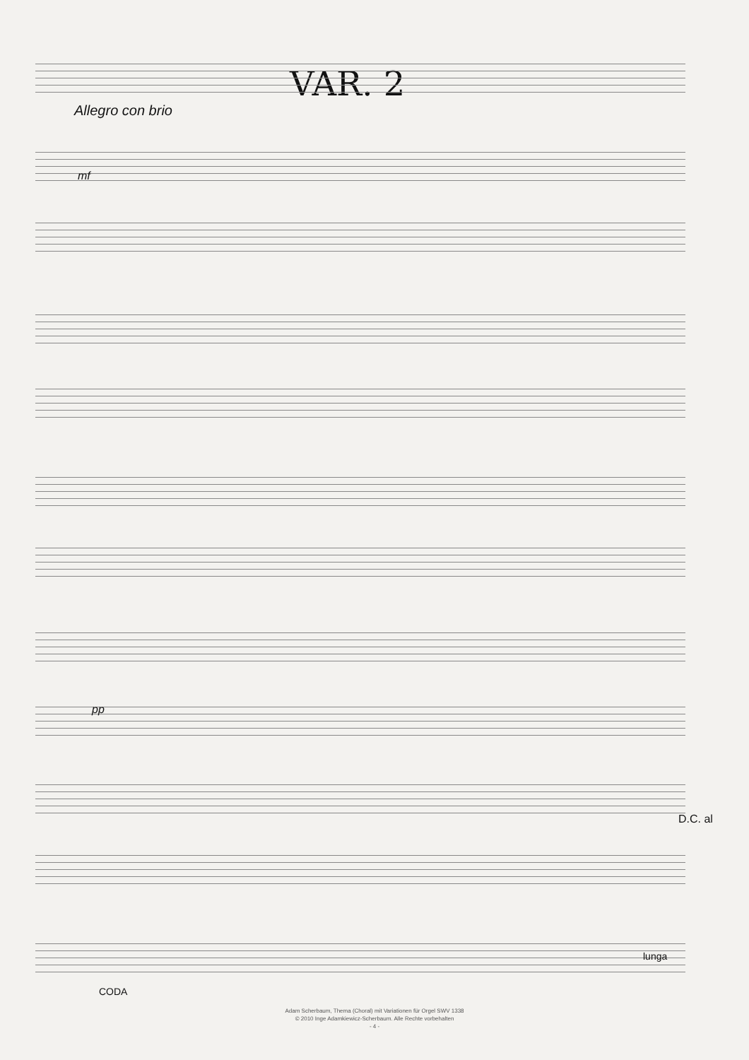VAR. 2
Allegro con brio
mf
pp
D.C. al
CODA
lunga
Adam Scherbaum, Thema (Choral) mit Variationen für Orgel SWV 1338
© 2010 Inge Adamkiewicz-Scherbaum. Alle Rechte vorbehalten
- 4 -